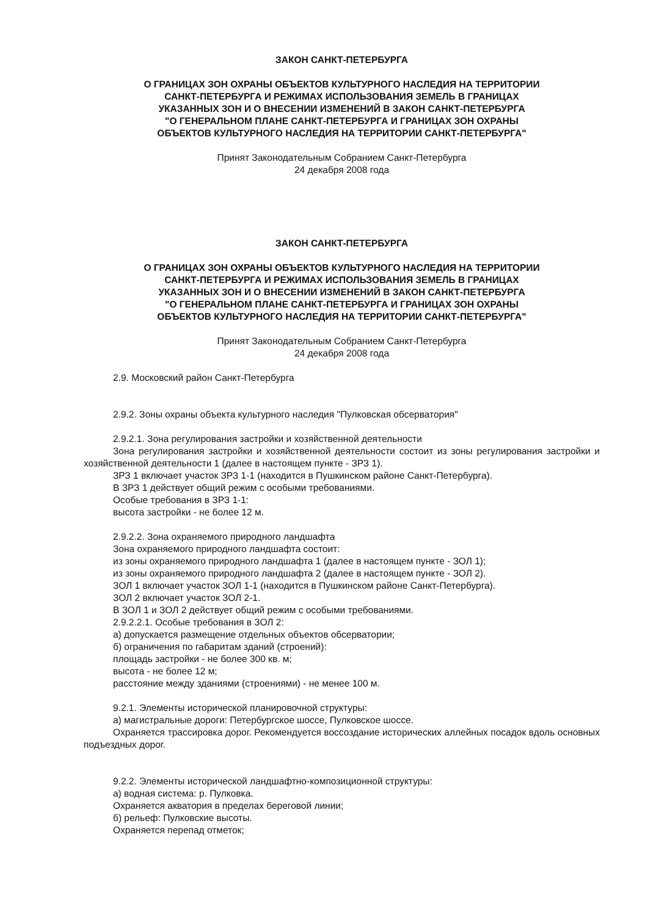ЗАКОН САНКТ-ПЕТЕРБУРГА
О ГРАНИЦАХ ЗОН ОХРАНЫ ОБЪЕКТОВ КУЛЬТУРНОГО НАСЛЕДИЯ НА ТЕРРИТОРИИ
САНКТ-ПЕТЕРБУРГА И РЕЖИМАХ ИСПОЛЬЗОВАНИЯ ЗЕМЕЛЬ В ГРАНИЦАХ
УКАЗАННЫХ ЗОН И О ВНЕСЕНИИ ИЗМЕНЕНИЙ В ЗАКОН САНКТ-ПЕТЕРБУРГА
"О ГЕНЕРАЛЬНОМ ПЛАНЕ САНКТ-ПЕТЕРБУРГА И ГРАНИЦАХ ЗОН ОХРАНЫ
ОБЪЕКТОВ КУЛЬТУРНОГО НАСЛЕДИЯ НА ТЕРРИТОРИИ САНКТ-ПЕТЕРБУРГА"
Принят Законодательным Собранием Санкт-Петербурга
24 декабря 2008 года
ЗАКОН САНКТ-ПЕТЕРБУРГА
О ГРАНИЦАХ ЗОН ОХРАНЫ ОБЪЕКТОВ КУЛЬТУРНОГО НАСЛЕДИЯ НА ТЕРРИТОРИИ
САНКТ-ПЕТЕРБУРГА И РЕЖИМАХ ИСПОЛЬЗОВАНИЯ ЗЕМЕЛЬ В ГРАНИЦАХ
УКАЗАННЫХ ЗОН И О ВНЕСЕНИИ ИЗМЕНЕНИЙ В ЗАКОН САНКТ-ПЕТЕРБУРГА
"О ГЕНЕРАЛЬНОМ ПЛАНЕ САНКТ-ПЕТЕРБУРГА И ГРАНИЦАХ ЗОН ОХРАНЫ
ОБЪЕКТОВ КУЛЬТУРНОГО НАСЛЕДИЯ НА ТЕРРИТОРИИ САНКТ-ПЕТЕРБУРГА"
Принят Законодательным Собранием Санкт-Петербурга
24 декабря 2008 года
2.9. Московский район Санкт-Петербурга
2.9.2. Зоны охраны объекта культурного наследия "Пулковская обсерватория"
2.9.2.1. Зона регулирования застройки и хозяйственной деятельности
Зона регулирования застройки и хозяйственной деятельности состоит из зоны регулирования застройки и хозяйственной деятельности 1 (далее в настоящем пункте - ЗРЗ 1).
ЗРЗ 1 включает участок ЗРЗ 1-1 (находится в Пушкинском районе Санкт-Петербурга).
В ЗРЗ 1 действует общий режим с особыми требованиями.
Особые требования в ЗРЗ 1-1:
высота застройки - не более 12 м.
2.9.2.2. Зона охраняемого природного ландшафта
Зона охраняемого природного ландшафта состоит:
из зоны охраняемого природного ландшафта 1 (далее в настоящем пункте - ЗОЛ 1);
из зоны охраняемого природного ландшафта 2 (далее в настоящем пункте - ЗОЛ 2).
ЗОЛ 1 включает участок ЗОЛ 1-1 (находится в Пушкинском районе Санкт-Петербурга).
ЗОЛ 2 включает участок ЗОЛ 2-1.
В ЗОЛ 1 и ЗОЛ 2 действует общий режим с особыми требованиями.
2.9.2.2.1. Особые требования в ЗОЛ 2:
а) допускается размещение отдельных объектов обсерватории;
б) ограничения по габаритам зданий (строений):
площадь застройки - не более 300 кв. м;
высота - не более 12 м;
расстояние между зданиями (строениями) - не менее 100 м.
9.2.1. Элементы исторической планировочной структуры:
а) магистральные дороги: Петербургское шоссе, Пулковское шоссе.
Охраняется трассировка дорог. Рекомендуется воссоздание исторических аллейных посадок вдоль основных подъездных дорог.
9.2.2. Элементы исторической ландшафтно-композиционной структуры:
а) водная система: р. Пулковка.
Охраняется акватория в пределах береговой линии;
б) рельеф: Пулковские высоты.
Охраняется перепад отметок;